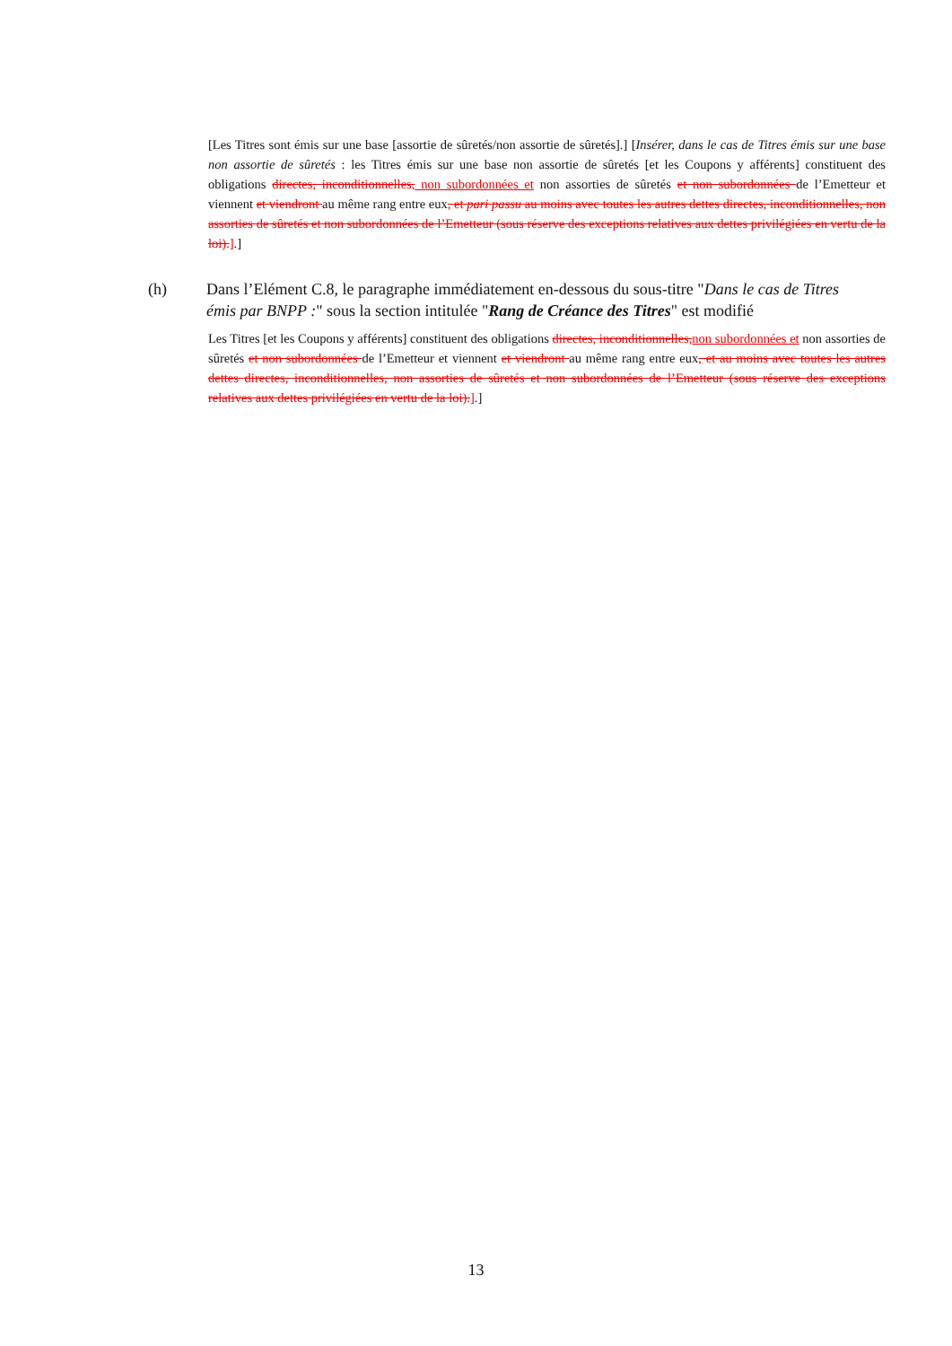[Les Titres sont émis sur une base [assortie de sûretés/non assortie de sûretés].] [Insérer, dans le cas de Titres émis sur une base non assortie de sûretés : les Titres émis sur une base non assortie de sûretés [et les Coupons y afférents] constituent des obligations directes, inconditionnelles, non subordonnées et non assorties de sûretés et non subordonnées de l’Emetteur et viennent et viendront au même rang entre eux, et pari passu au moins avec toutes les autres dettes directes, inconditionnelles, non assorties de sûretés et non subordonnées de l’Emetteur (sous réserve des exceptions relatives aux dettes privilégiées en vertu de la loi).].]
(h) Dans l’Elément C.8, le paragraphe immédiatement en-dessous du sous-titre "Dans le cas de Titres émis par BNPP :" sous la section intitulée "Rang de Créance des Titres" est modifié
Les Titres [et les Coupons y afférents] constituent des obligations directes, inconditionnelles, non subordonnées et non assorties de sûretés et non subordonnées de l’Emetteur et viennent et viendront au même rang entre eux, et au moins avec toutes les autres dettes directes, inconditionnelles, non assorties de sûretés et non subordonnées de l’Emetteur (sous réserve des exceptions relatives aux dettes privilégiées en vertu de la loi).].]
13